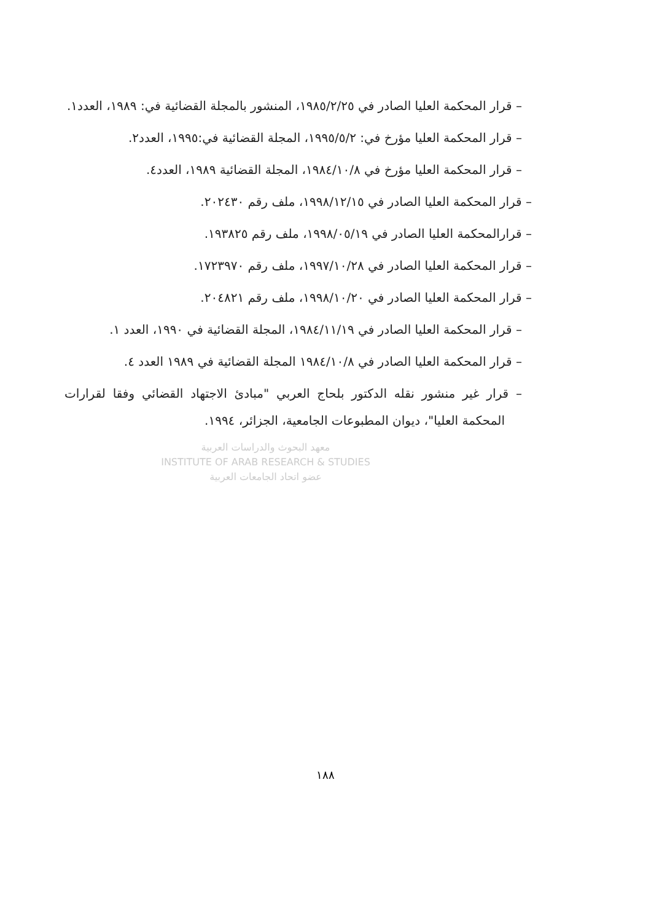– قرار المحكمة العليا الصادر في ١٩٨٥/٢/٢٥، المنشور بالمجلة القضائية في: ١٩٨٩، العدد١.
– قرار المحكمة العليا مؤرخ في: ١٩٩٥/٥/٢، المجلة القضائية في:١٩٩٥، العدد٢.
– قرار المحكمة العليا مؤرخ في ١٩٨٤/١٠/٨، المجلة القضائية ١٩٨٩، العدد٤.
– قرار المحكمة العليا الصادر في ١٩٩٨/١٢/١٥، ملف رقم ٢٠٢٤٣٠.
– قرارالمحكمة العليا الصادر في ١٩٩٨/٠٥/١٩، ملف رقم ١٩٣٨٢٥.
– قرار المحكمة العليا الصادر في ١٩٩٧/١٠/٢٨، ملف رقم ١٧٢٣٩٧٠.
– قرار المحكمة العليا الصادر في ١٩٩٨/١٠/٢٠، ملف رقم ٢٠٤٨٢١.
– قرار المحكمة العليا الصادر في ١٩٨٤/١١/١٩، المجلة القضائية في ١٩٩٠، العدد ١.
– قرار المحكمة العليا الصادر في ١٩٨٤/١٠/٨ المجلة القضائية في ١٩٨٩ العدد ٤.
– قرار غير منشور نقله الدكتور بلحاج العربي "مبادئ الاجتهاد القضائي وفقا لقرارات المحكمة العليا"، ديوان المطبوعات الجامعية، الجزائر، ١٩٩٤.
معهد البحوث والدراسات العربية
INSTITUTE OF ARAB RESEARCH & STUDIES
عضو اتحاد الجامعات العربية
١٨٨